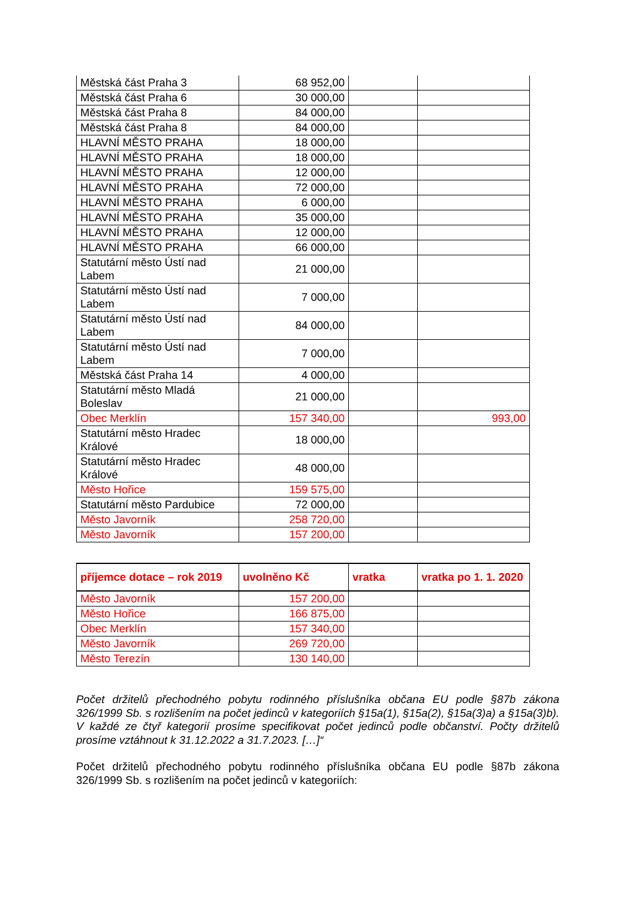| Městská část Praha 3 | 68 952,00 | | |
| Městská část Praha 6 | 30 000,00 | | |
| Městská část Praha 8 | 84 000,00 | | |
| Městská část Praha 8 | 84 000,00 | | |
| HLAVNÍ MĚSTO PRAHA | 18 000,00 | | |
| HLAVNÍ MĚSTO PRAHA | 18 000,00 | | |
| HLAVNÍ MĚSTO PRAHA | 12 000,00 | | |
| HLAVNÍ MĚSTO PRAHA | 72 000,00 | | |
| HLAVNÍ MĚSTO PRAHA | 6 000,00 | | |
| HLAVNÍ MĚSTO PRAHA | 35 000,00 | | |
| HLAVNÍ MĚSTO PRAHA | 12 000,00 | | |
| HLAVNÍ MĚSTO PRAHA | 66 000,00 | | |
| Statutární město Ústí nad Labem | 21 000,00 | | |
| Statutární město Ústí nad Labem | 7 000,00 | | |
| Statutární město Ústí nad Labem | 84 000,00 | | |
| Statutární město Ústí nad Labem | 7 000,00 | | |
| Městská část Praha 14 | 4 000,00 | | |
| Statutární město Mladá Boleslav | 21 000,00 | | |
| Obec Merklín | 157 340,00 | | 993,00 |
| Statutární město Hradec Králové | 18 000,00 | | |
| Statutární město Hradec Králové | 48 000,00 | | |
| Město Hořice | 159 575,00 | | |
| Statutární město Pardubice | 72 000,00 | | |
| Město Javorník | 258 720,00 | | |
| Město Javorník | 157 200,00 | | |
| příjemce dotace – rok 2019 | uvolněno Kč | vratka | vratka po 1. 1. 2020 |
| --- | --- | --- | --- |
| Město Javorník | 157 200,00 | | |
| Město Hořice | 166 875,00 | | |
| Obec Merklín | 157 340,00 | | |
| Město Javorník | 269 720,00 | | |
| Město Terezín | 130 140,00 | | |
Počet držitelů přechodného pobytu rodinného příslušníka občana EU podle §87b zákona 326/1999 Sb. s rozlišením na počet jedinců v kategoriích §15a(1), §15a(2), §15a(3)a) a §15a(3)b). V každé ze čtyř kategorií prosíme specifikovat počet jedinců podle občanství. Počty držitelů prosíme vztáhnout k 31.12.2022 a 31.7.2023. […]“
Počet držitelů přechodného pobytu rodinného příslušníka občana EU podle §87b zákona 326/1999 Sb. s rozlišením na počet jedinců v kategoriích: